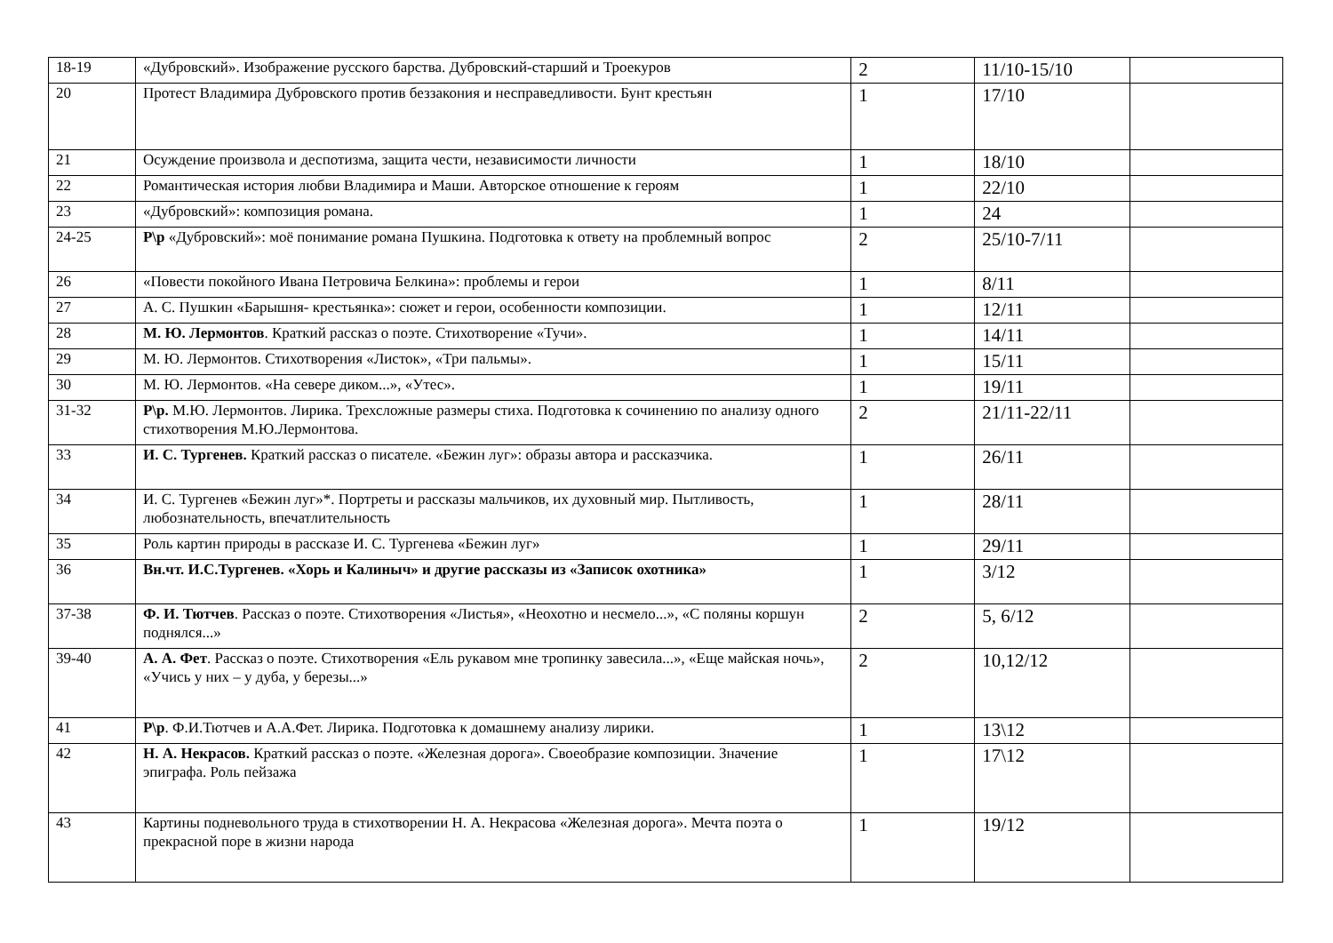| 18-19 | «Дубровский». Изображение русского барства. Дубровский-старший и Троекуров | 2 | 11/10-15/10 | |
| 20 | Протест Владимира Дубровского против беззакония и несправедливости. Бунт крестьян | 1 | 17/10 | |
| 21 | Осуждение произвола и деспотизма, защита чести, независимости личности | 1 | 18/10 | |
| 22 | Романтическая история любви Владимира и Маши. Авторское отношение к героям | 1 | 22/10 | |
| 23 | «Дубровский»: композиция романа. | 1 | 24 | |
| 24-25 | Р\р «Дубровский»: моё понимание романа Пушкина. Подготовка к ответу на проблемный вопрос | 2 | 25/10-7/11 | |
| 26 | «Повести покойного Ивана Петровича Белкина»: проблемы и герои | 1 | 8/11 | |
| 27 | А. С. Пушкин «Барышня- крестьянка»: сюжет и герои, особенности композиции. | 1 | 12/11 | |
| 28 | М. Ю. Лермонтов . Краткий рассказ о поэте. Стихотворение «Тучи». | 1 | 14/11 | |
| 29 | М. Ю. Лермонтов. Стихотворения «Листок», «Три пальмы». | 1 | 15/11 | |
| 30 | М. Ю. Лермонтов. «На севере диком...», «Утес». | 1 | 19/11 | |
| 31-32 | Р\р. М.Ю. Лермонтов. Лирика. Трехсложные размеры стиха. Подготовка к сочинению по анализу одного стихотворения М.Ю.Лермонтова. | 2 | 21/11-22/11 | |
| 33 | И. С. Тургенев. Краткий рассказ о писателе. «Бежин луг»: образы автора и рассказчика. | 1 | 26/11 | |
| 34 | И. С. Тургенев «Бежин луг»*. Портреты и рассказы мальчиков, их духовный мир. Пытливость, любознательность, впечатлительность | 1 | 28/11 | |
| 35 | Роль картин природы в рассказе И. С. Тургенева «Бежин луг» | 1 | 29/11 | |
| 36 | Вн.чт. И.С.Тургенев. «Хорь и Калиныч» и другие рассказы из «Записок охотника» | 1 | 3/12 | |
| 37-38 | Ф. И. Тютчев . Рассказ о поэте. Стихотворения «Листья», «Неохотно и несмело...», «С поляны коршун поднялся...» | 2 | 5, 6/12 | |
| 39-40 | А. А. Фет . Рассказ о поэте. Стихотворения «Ель рукавом мне тропинку завесила...», «Еще майская ночь», «Учись у них – у дуба, у березы...» | 2 | 10,12/12 | |
| 41 | Р\р . Ф.И.Тютчев и А.А.Фет. Лирика. Подготовка к домашнему анализу лирики. | 1 | 13\12 | |
| 42 | Н. А. Некрасов. Краткий рассказ о поэте. «Железная дорога». Своеобразие композиции. Значение эпиграфа. Роль пейзажа | 1 | 17\12 | |
| 43 | Картины подневольного труда в стихотворении Н. А. Некрасова «Железная дорога». Мечта поэта о прекрасной поре в жизни народа | 1 | 19/12 | |